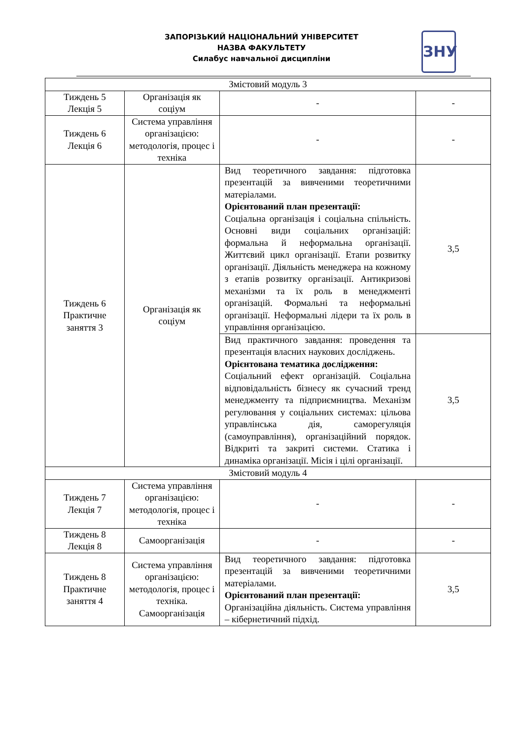ЗАПОРІЗЬКИЙ НАЦІОНАЛЬНИЙ УНІВЕРСИТЕТ
НАЗВА ФАКУЛЬТЕТУ
Силабус навчальної дисципліни
ЗНУ
| Змістовий модуль 3 | | | |
| Тиждень 5 Лекція 5 | Організація як соціум | - | - |
| Тиждень 6 Лекція 6 | Система управління організацією: методологія, процес і техніка | - | - |
| Тиждень 6 Практичне заняття 3 | Організація як соціум | Вид теоретичного завдання: підготовка презентацій за вивченими теоретичними матеріалами. Орієнтований план презентації: Соціальна організація і соціальна спільність. Основні види соціальних організацій: формальна й неформальна організації. Життєвий цикл організації. Етапи розвитку організації. Діяльність менеджера на кожному з етапів розвитку організації. Антикризові механізми та їх роль в менеджменті організацій. Формальні та неформальні організації. Неформальні лідери та їх роль в управління організацією. | 3,5 |
| | | Вид практичного завдання: проведення та презентація власних наукових досліджень. Орієнтована тематика дослідження: Соціальний ефект організацій. Соціальна відповідальність бізнесу як сучасний тренд менеджменту та підприємництва. Механізм регулювання у соціальних системах: цільова управлінська дія, саморегуляція (самоуправління), організаційний порядок. Відкриті та закриті системи. Статика і динаміка організації. Місія і цілі організації. | 3,5 |
| Змістовий модуль 4 | | | |
| Тиждень 7 Лекція 7 | Система управління організацією: методологія, процес і техніка | - | - |
| Тиждень 8 Лекція 8 | Самоорганізація | - | - |
| Тиждень 8 Практичне заняття 4 | Система управління організацією: методологія, процес і техніка. Самоорганізація | Вид теоретичного завдання: підготовка презентацій за вивченими теоретичними матеріалами. Орієнтований план презентації: Організаційна діяльність. Система управління – кібернетичний підхід. | 3,5 |